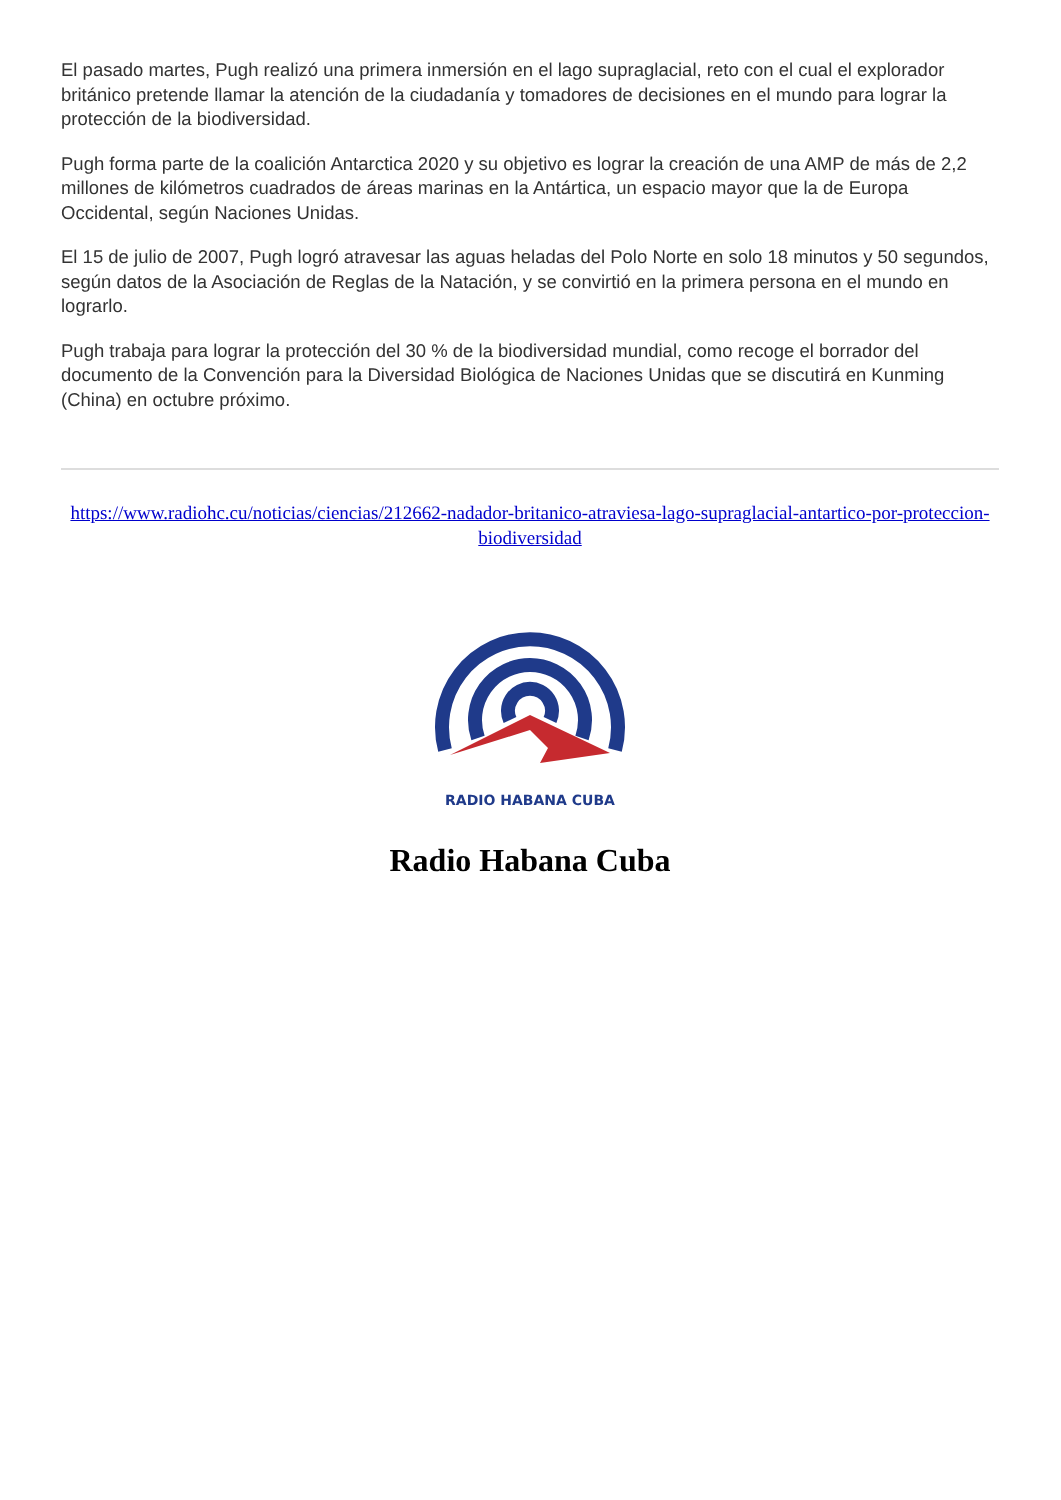El pasado martes, Pugh realizó una primera inmersión en el lago supraglacial, reto con el cual el explorador británico pretende llamar la atención de la ciudadanía y tomadores de decisiones en el mundo para lograr la protección de la biodiversidad.
Pugh forma parte de la coalición Antarctica 2020 y su objetivo es lograr la creación de una AMP de más de 2,2 millones de kilómetros cuadrados de áreas marinas en la Antártica, un espacio mayor que la de Europa Occidental, según Naciones Unidas.
El 15 de julio de 2007, Pugh logró atravesar las aguas heladas del Polo Norte en solo 18 minutos y 50 segundos, según datos de la Asociación de Reglas de la Natación, y se convirtió en la primera persona en el mundo en lograrlo.
Pugh trabaja para lograr la protección del 30 % de la biodiversidad mundial, como recoge el borrador del documento de la Convención para la Diversidad Biológica de Naciones Unidas que se discutirá en Kunming (China) en octubre próximo.
https://www.radiohc.cu/noticias/ciencias/212662-nadador-britanico-atraviesa-lago-supraglacial-antartico-por-proteccion-biodiversidad
RADIO HABANA CUBA
Radio Habana Cuba